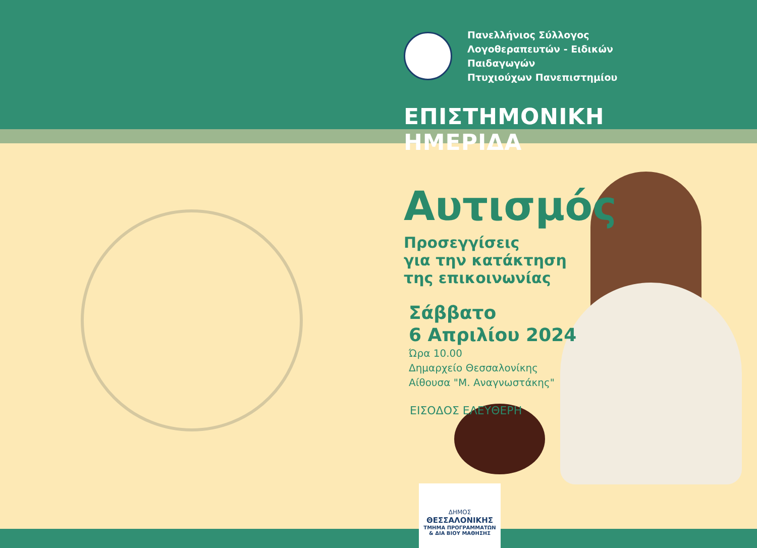Πανελλήνιος Σύλλογος
Λογοθεραπευτών - Ειδικών Παιδαγωγών
Πτυχιούχων Πανεπιστημίου
ΕΠΙΣΤΗΜΟΝΙΚΗ ΗΜΕΡΙΔΑ
Αυτισμός
Προσεγγίσεις
για την κατάκτηση
της επικοινωνίας
Σάββατο
6 Απριλίου 2024
Ώρα 10.00
Δημαρχείο Θεσσαλονίκης
Αίθουσα "Μ. Αναγνωστάκης"
ΕΙΣΟΔΟΣ ΕΛΕΥΘΕΡΗ
ΔΗΜΟΣ
ΘΕΣΣΑΛΟΝΙΚΗΣ
ΤΜΗΜΑ ΠΡΟΓΡΑΜΜΑΤΩΝ
& ΔΙΑ ΒΙΟΥ ΜΑΘΗΣΗΣ